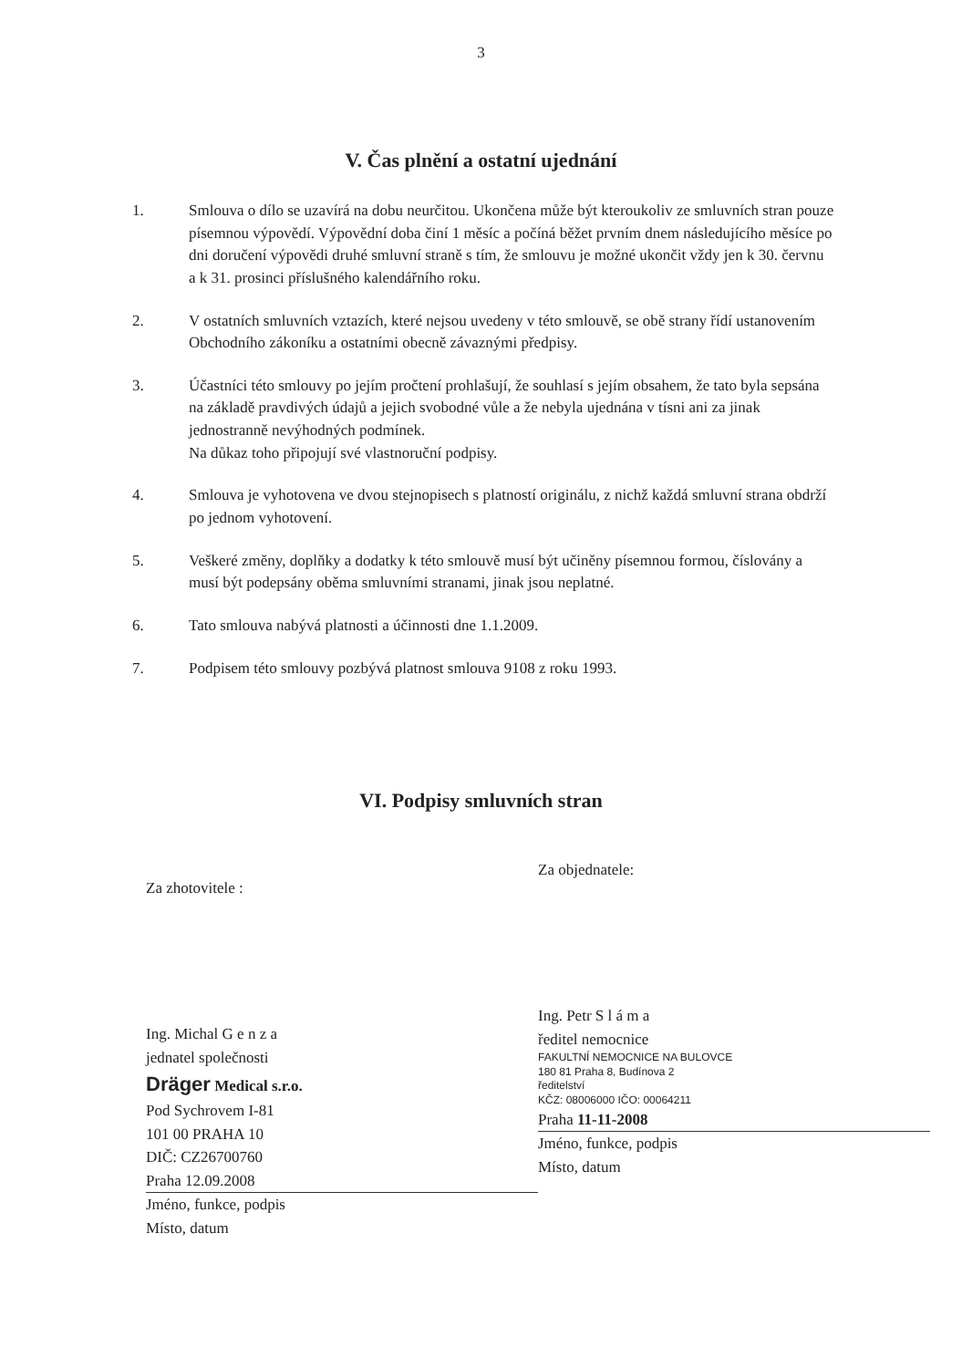3
V. Čas plnění a ostatní ujednání
1. Smlouva o dílo se uzavírá na dobu neurčitou. Ukončena může být kteroukoliv ze smluvních stran pouze písemnou výpovědí. Výpovědní doba činí 1 měsíc a počíná běžet prvním dnem následujícího měsíce po dni doručení výpovědi druhé smluvní straně s tím, že smlouvu je možné ukončit vždy jen k 30. červnu a k 31. prosinci příslušného kalendářního roku.
2. V ostatních smluvních vztazích, které nejsou uvedeny v této smlouvě, se obě strany řídí ustanovením Obchodního zákoníku a ostatními obecně závaznými předpisy.
3. Účastníci této smlouvy po jejím pročtení prohlašují, že souhlasí s jejím obsahem, že tato byla sepsána na základě pravdivých údajů a jejich svobodné vůle a že nebyla ujednána v tísni ani za jinak jednostranně nevýhodných podmínek.
Na důkaz toho připojují své vlastnoruční podpisy.
4. Smlouva je vyhotovena ve dvou stejnopisech s platností originálu, z nichž každá smluvní strana obdrží po jednom vyhotovení.
5. Veškeré změny, doplňky a dodatky k této smlouvě musí být učiněny písemnou formou, číslovány a musí být podepsány oběma smluvními stranami, jinak jsou neplatné.
6. Tato smlouva nabývá platnosti a účinnosti dne 1.1.2009.
7. Podpisem této smlouvy pozbývá platnost smlouva 9108 z roku 1993.
VI. Podpisy smluvních stran
Za zhotovitele :
Ing. Michal G e n z a
jednatel společnosti
Dräger Medical s.r.o.
Pod Sychrovem I-81
101 00 PRAHA 10
DIČ: CZ26700760
Praha 12.09.2008
Jméno, funkce, podpis
Místo, datum
Za objednatele:
Ing. Petr S l á m a
ředitel nemocnice
FAKULTNÍ NEMOCNICE NA BULOVCE
180 81 Praha 8, Budínova 2
ředitelství
KČZ: 08006000 IČO: 00064211
Praha 11-11-2008
Jméno, funkce, podpis
Místo, datum